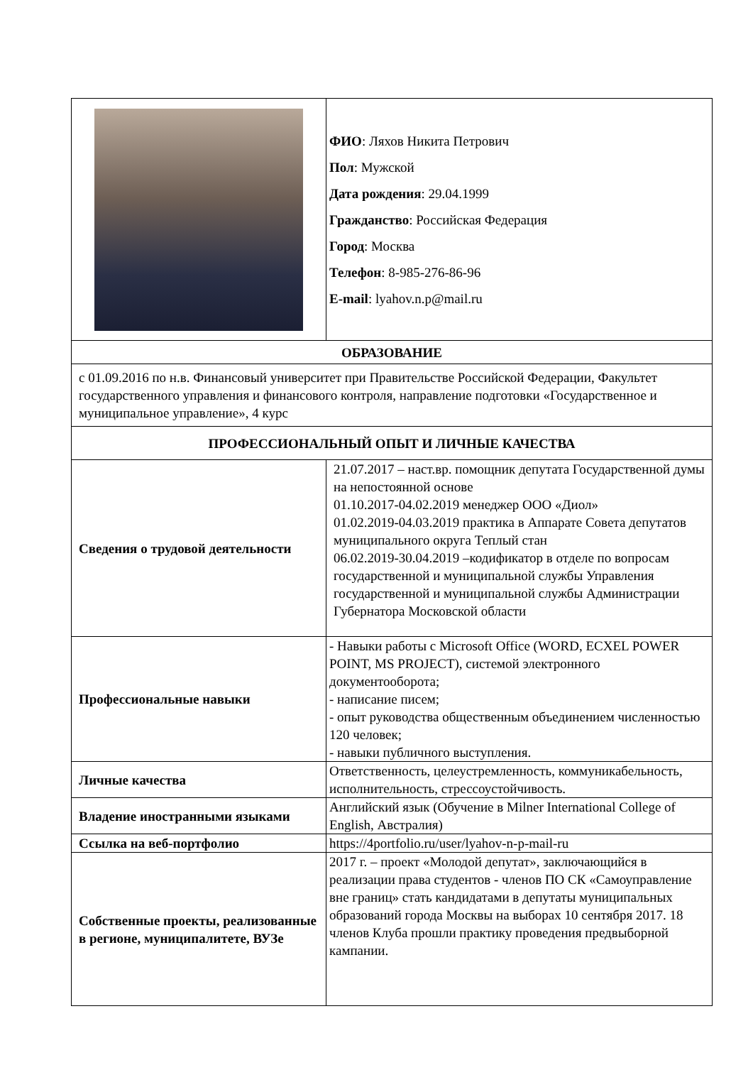| | ФИО : Ляхов Никита Петрович Пол : Мужской Дата рождения : 29.04.1999 Гражданство : Российская Федерация Город : Москва Телефон : 8-985-276-86-96 E-mail : lyahov.n.p@mail.ru |
| ОБРАЗОВАНИЕ | |
| с 01.09.2016 по н.в. Финансовый университет при Правительстве Российской Федерации, Факультет государственного управления и финансового контроля, направление подготовки «Государственное и муниципальное управление», 4 курс | |
| ПРОФЕССИОНАЛЬНЫЙ ОПЫТ И ЛИЧНЫЕ КАЧЕСТВА | |
| Сведения о трудовой деятельности | 21.07.2017 – наст.вр. помощник депутата Государственной думы на непостоянной основе 01.10.2017-04.02.2019 менеджер ООО «Диол» 01.02.2019-04.03.2019 практика в Аппарате Совета депутатов муниципального округа Теплый стан 06.02.2019-30.04.2019 –кодификатор в отделе по вопросам государственной и муниципальной службы Управления государственной и муниципальной службы Администрации Губернатора Московской области |
| Профессиональные навыки | - Навыки работы с Microsoft Office (WORD, ECXEL POWER POINT, MS PROJECT), системой электронного документооборота; - написание писем; - опыт руководства общественным объединением численностью 120 человек; - навыки публичного выступления. |
| Личные качества | Ответственность, целеустремленность, коммуникабельность, исполнительность, стрессоустойчивость. |
| Владение иностранными языками | Английский язык (Обучение в Milner International College of English, Австралия) |
| Ссылка на веб-портфолио | https://4portfolio.ru/user/lyahov-n-p-mail-ru |
| Собственные проекты, реализованные в регионе, муниципалитете, ВУЗе | 2017 г. – проект «Молодой депутат», заключающийся в реализации права студентов - членов ПО СК «Самоуправление вне границ» стать кандидатами в депутаты муниципальных образований города Москвы на выборах 10 сентября 2017. 18 членов Клуба прошли практику проведения предвыборной кампании. |